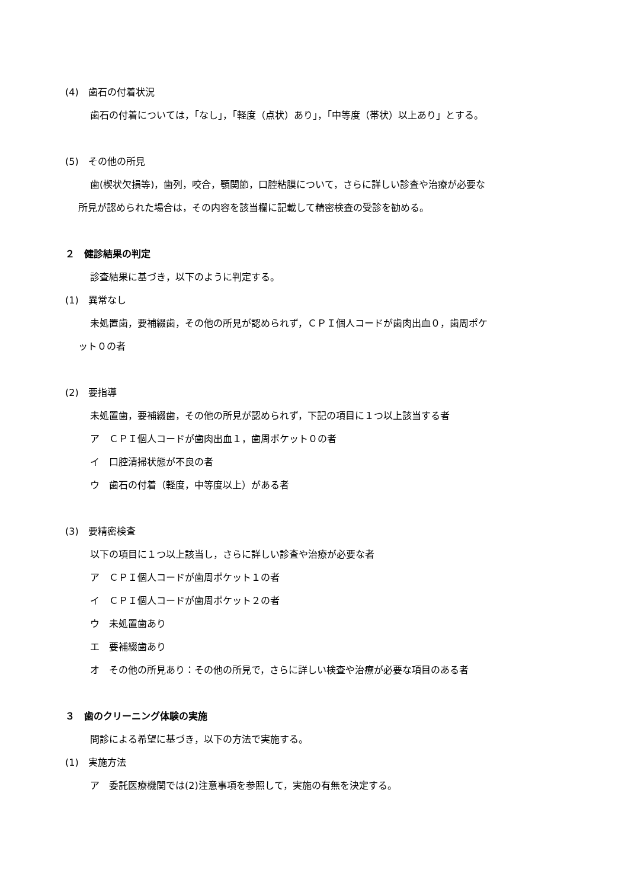(4)　歯石の付着状況
歯石の付着については，「なし」，「軽度（点状）あり」，「中等度（帯状）以上あり」とする。
(5)　その他の所見
歯(楔状欠損等)，歯列，咬合，顎関節，口腔粘膜について，さらに詳しい診査や治療が必要な
所見が認められた場合は，その内容を該当欄に記載して精密検査の受診を勧める。
２　健診結果の判定
診査結果に基づき，以下のように判定する。
(1)　異常なし
未処置歯，要補綴歯，その他の所見が認められず，ＣＰＩ個人コードが歯肉出血０，歯周ポケ
ット０の者
(2)　要指導
未処置歯，要補綴歯，その他の所見が認められず，下記の項目に１つ以上該当する者
ア　ＣＰＩ個人コードが歯肉出血１，歯周ポケット０の者
イ　口腔清掃状態が不良の者
ウ　歯石の付着（軽度，中等度以上）がある者
(3)　要精密検査
以下の項目に１つ以上該当し，さらに詳しい診査や治療が必要な者
ア　ＣＰＩ個人コードが歯周ポケット１の者
イ　ＣＰＩ個人コードが歯周ポケット２の者
ウ　未処置歯あり
エ　要補綴歯あり
オ　その他の所見あり：その他の所見で，さらに詳しい検査や治療が必要な項目のある者
３　歯のクリーニング体験の実施
問診による希望に基づき，以下の方法で実施する。
(1)　実施方法
ア　委託医療機関では(2)注意事項を参照して，実施の有無を決定する。